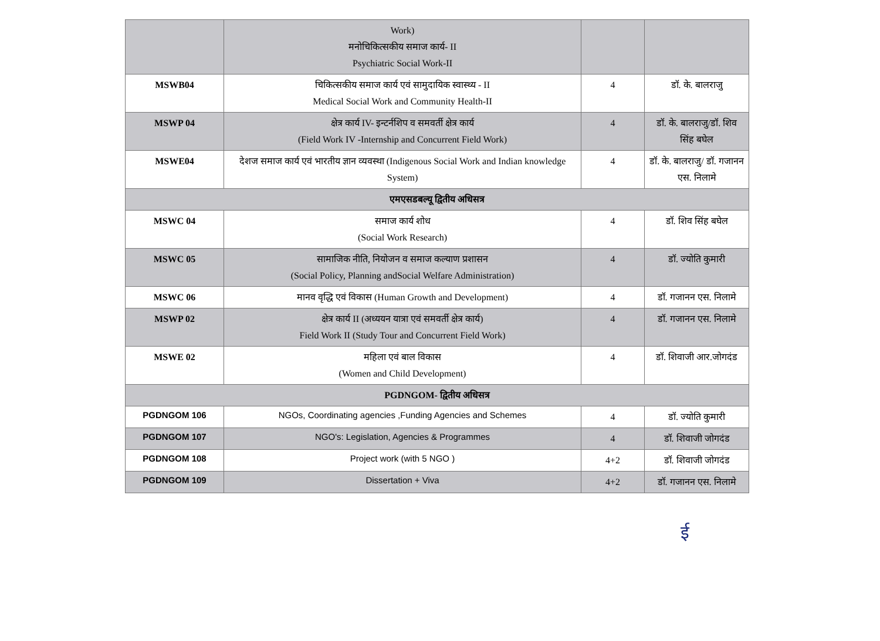| | Work) मनोचिकित्सकीय समाज कार्य- II Psychiatric Social Work-II | | |
| MSWB04 | चिकित्सकीय समाज कार्य एवं सामुदायिक स्वास्थ्य - II Medical Social Work and Community Health-II | 4 | डॉ. के. बालराजु |
| MSWP 04 | क्षेत्र कार्य IV- इन्टर्नशिप व समवर्ती क्षेत्र कार्य (Field Work IV -Internship and Concurrent Field Work) | 4 | डॉ. के. बालराजु/डॉ. शिव सिंह बघेल |
| MSWE04 | देशज समाज कार्य एवं भारतीय ज्ञान व्यवस्था (Indigenous Social Work and Indian knowledge System) | 4 | डॉ. के. बालराजु/ डॉ. गजानन एस. निलामे |
| एमएसडबल्यू द्वितीय अधिसत्र | | | |
| MSWC 04 | समाज कार्य शोध (Social Work Research) | 4 | डॉ. शिव सिंह बघेल |
| MSWC 05 | सामाजिक नीति, नियोजन व समाज कल्याण प्रशासन (Social Policy, Planning andSocial Welfare Administration) | 4 | डॉ. ज्योति कुमारी |
| MSWC 06 | मानव वृद्धि एवं विकास (Human Growth and Development) | 4 | डॉ. गजानन एस. निलामे |
| MSWP 02 | क्षेत्र कार्य II (अध्ययन यात्रा एवं समवर्ती क्षेत्र कार्य) Field Work II (Study Tour and Concurrent Field Work) | 4 | डॉ. गजानन एस. निलामे |
| MSWE 02 | महिला एवं बाल विकास (Women and Child Development) | 4 | डॉ. शिवाजी आर.जोगदंड |
| PGDNGOM- द्वितीय अधिसत्र | | | |
| PGDNGOM 106 | NGOs, Coordinating agencies ,Funding Agencies and Schemes | 4 | डॉ. ज्योति कुमारी |
| PGDNGOM 107 | NGO's: Legislation, Agencies & Programmes | 4 | डॉ. शिवाजी जोगदंड |
| PGDNGOM 108 | Project work (with 5 NGO ) | 4+2 | डॉ. शिवाजी जोगदंड |
| PGDNGOM 109 | Dissertation + Viva | 4+2 | डॉ. गजानन एस. निलामे |
ई